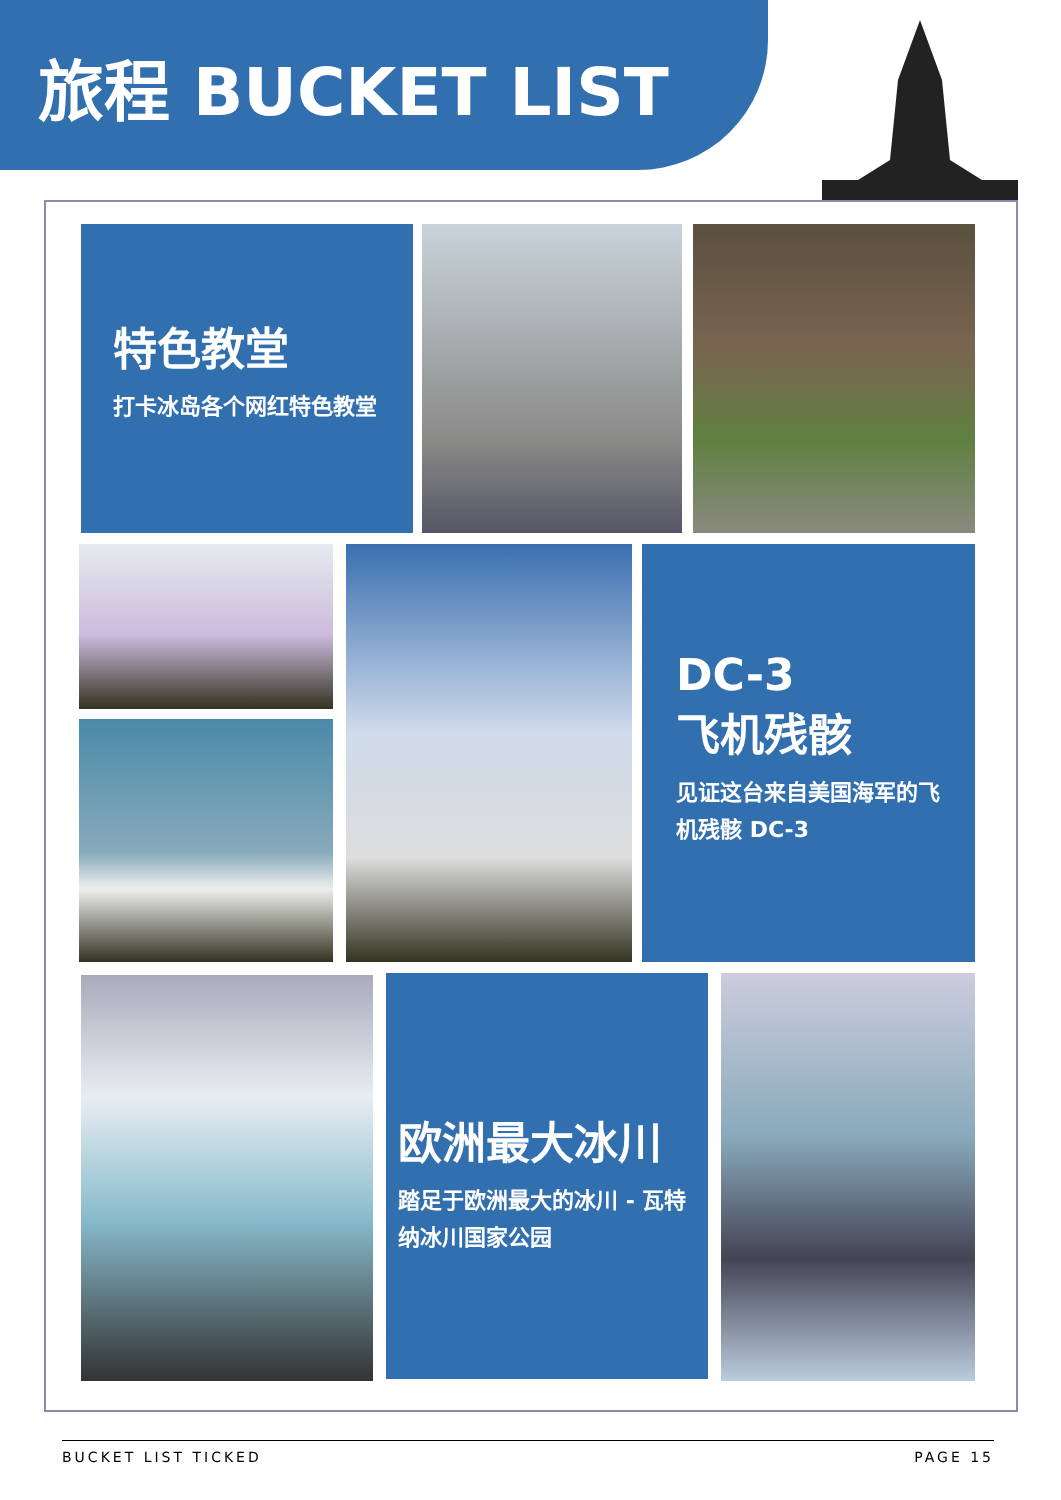旅程 BUCKET LIST
特色教堂
打卡冰岛各个网红特色教堂
DC-3
飞机残骸
见证这台来自美国海军的飞机残骸 DC-3
欧洲最大冰川
踏足于欧洲最大的冰川 - 瓦特纳冰川国家公园
BUCKET LIST TICKED PAGE 15